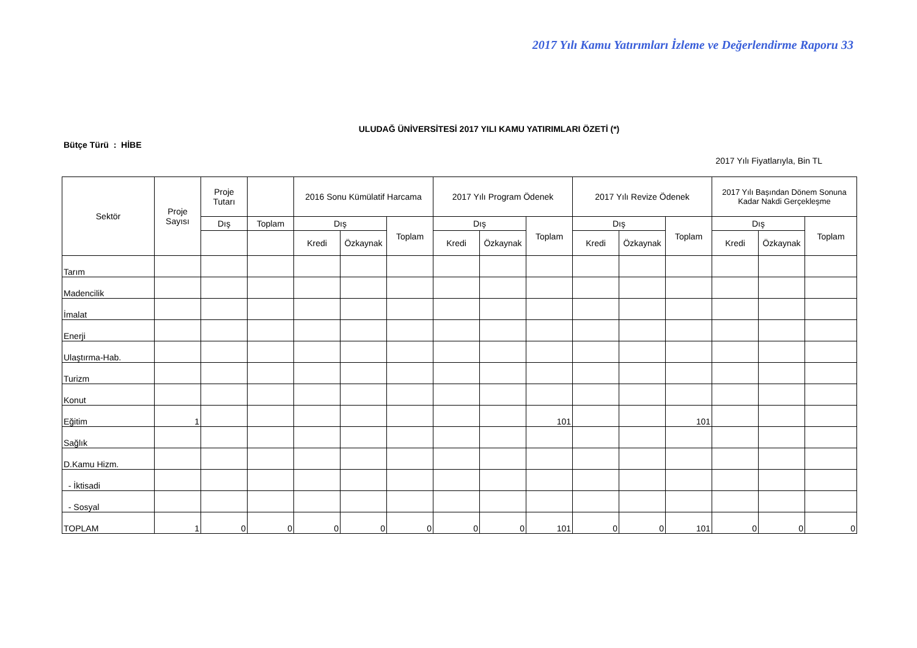2017 Yılı Kamu Yatırımları İzleme ve Değerlendirme Raporu 33
ULUDAĞ ÜNİVERSİTESİ 2017 YILI KAMU YATIRIMLARI ÖZETİ (*)
Bütçe Türü : HİBE
2017 Yılı Fiyatlarıyla, Bin TL
| Sektör | Proje Sayısı | Proje Tutarı | | 2016 Sonu Kümülatif Harcama | | | 2017 Yılı Program Ödenek | | | 2017 Yılı Revize Ödenek | | | 2017 Yılı Başından Dönem Sonuna Kadar Nakdi Gerçekleşme | | |
| --- | --- | --- | --- | --- | --- | --- | --- | --- | --- | --- | --- | --- | --- | --- | --- |
| | | Dış | Toplam | Dış | | Toplam | Dış | | Toplam | Dış | | Toplam | Dış | | Toplam |
| | | | | Kredi | Özkaynak | | Kredi | Özkaynak | | Kredi | Özkaynak | | Kredi | Özkaynak | |
| Tarım | | | | | | | | | | | | | | | |
| Madencilik | | | | | | | | | | | | | | | |
| İmalat | | | | | | | | | | | | | | | |
| Enerji | | | | | | | | | | | | | | | |
| Ulaştırma-Hab. | | | | | | | | | | | | | | | |
| Turizm | | | | | | | | | | | | | | | |
| Konut | | | | | | | | | | | | | | | |
| Eğitim | 1 | | | | | | | | 101 | | | 101 | | | |
| Sağlık | | | | | | | | | | | | | | | |
| D.Kamu Hizm. | | | | | | | | | | | | | | | |
| - İktisadi | | | | | | | | | | | | | | | |
| - Sosyal | | | | | | | | | | | | | | | |
| TOPLAM | 1 | 0 | 0 | 0 | 0 | 0 | 0 | 0 | 101 | 0 | 0 | 101 | 0 | 0 | 0 |